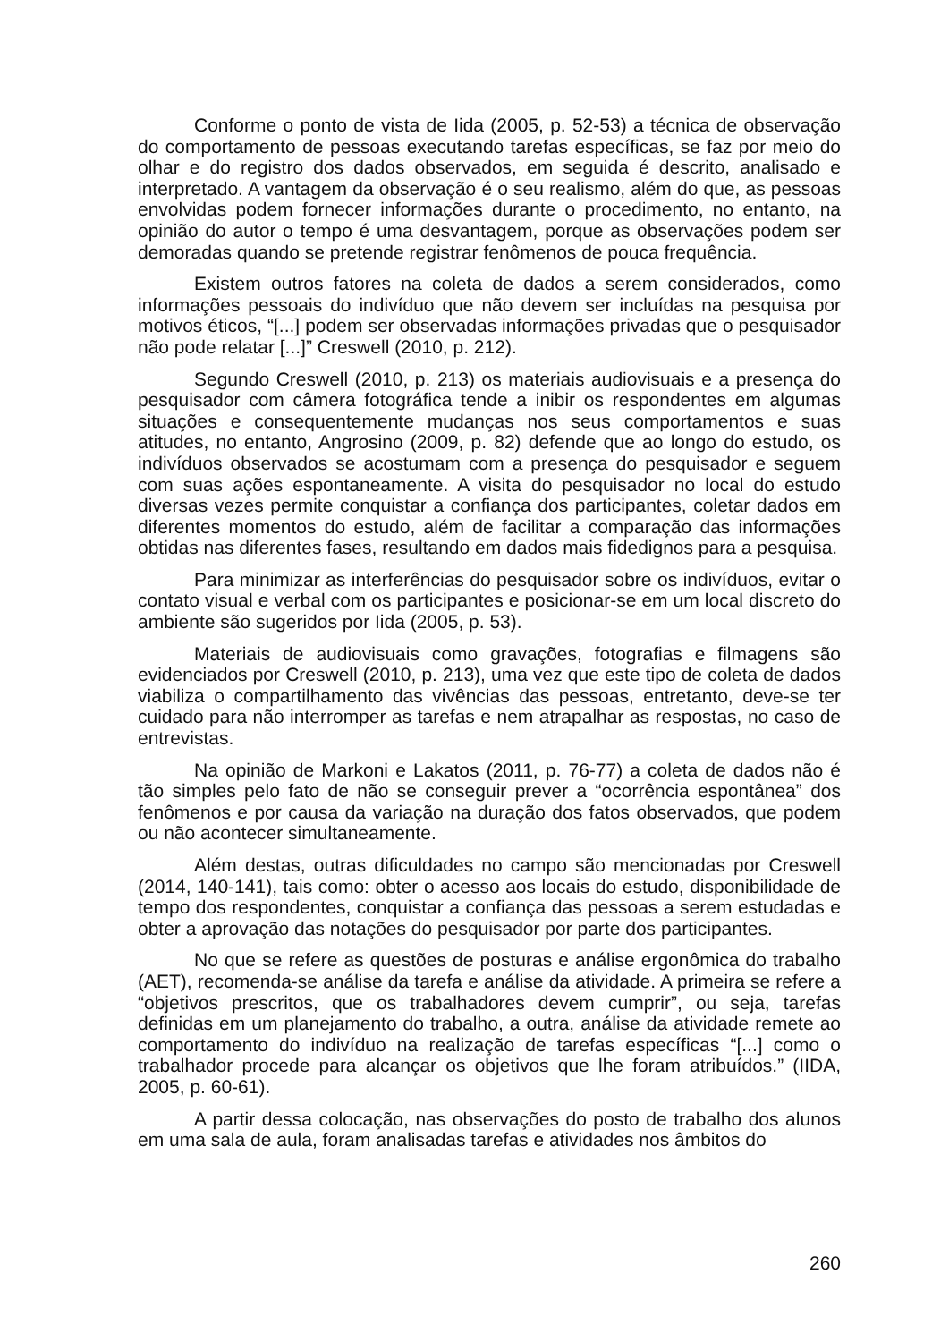Conforme o ponto de vista de Iida (2005, p. 52-53) a técnica de observação do comportamento de pessoas executando tarefas específicas, se faz por meio do olhar e do registro dos dados observados, em seguida é descrito, analisado e interpretado. A vantagem da observação é o seu realismo, além do que, as pessoas envolvidas podem fornecer informações durante o procedimento, no entanto, na opinião do autor o tempo é uma desvantagem, porque as observações podem ser demoradas quando se pretende registrar fenômenos de pouca frequência.
Existem outros fatores na coleta de dados a serem considerados, como informações pessoais do indivíduo que não devem ser incluídas na pesquisa por motivos éticos, “[...] podem ser observadas informações privadas que o pesquisador não pode relatar [...]” Creswell (2010, p. 212).
Segundo Creswell (2010, p. 213) os materiais audiovisuais e a presença do pesquisador com câmera fotográfica tende a inibir os respondentes em algumas situações e consequentemente mudanças nos seus comportamentos e suas atitudes, no entanto, Angrosino (2009, p. 82) defende que ao longo do estudo, os indivíduos observados se acostumam com a presença do pesquisador e seguem com suas ações espontaneamente. A visita do pesquisador no local do estudo diversas vezes permite conquistar a confiança dos participantes, coletar dados em diferentes momentos do estudo, além de facilitar a comparação das informações obtidas nas diferentes fases, resultando em dados mais fidedignos para a pesquisa.
Para minimizar as interferências do pesquisador sobre os indivíduos, evitar o contato visual e verbal com os participantes e posicionar-se em um local discreto do ambiente são sugeridos por Iida (2005, p. 53).
Materiais de audiovisuais como gravações, fotografias e filmagens são evidenciados por Creswell (2010, p. 213), uma vez que este tipo de coleta de dados viabiliza o compartilhamento das vivências das pessoas, entretanto, deve-se ter cuidado para não interromper as tarefas e nem atrapalhar as respostas, no caso de entrevistas.
Na opinião de Markoni e Lakatos (2011, p. 76-77) a coleta de dados não é tão simples pelo fato de não se conseguir prever a “ocorrência espontânea” dos fenômenos e por causa da variação na duração dos fatos observados, que podem ou não acontecer simultaneamente.
Além destas, outras dificuldades no campo são mencionadas por Creswell (2014, 140-141), tais como: obter o acesso aos locais do estudo, disponibilidade de tempo dos respondentes, conquistar a confiança das pessoas a serem estudadas e obter a aprovação das notações do pesquisador por parte dos participantes.
No que se refere as questões de posturas e análise ergonômica do trabalho (AET), recomenda-se análise da tarefa e análise da atividade. A primeira se refere a “objetivos prescritos, que os trabalhadores devem cumprir”, ou seja, tarefas definidas em um planejamento do trabalho, a outra, análise da atividade remete ao comportamento do indivíduo na realização de tarefas específicas “[...] como o trabalhador procede para alcançar os objetivos que lhe foram atribuídos.” (IIDA, 2005, p. 60-61).
A partir dessa colocação, nas observações do posto de trabalho dos alunos em uma sala de aula, foram analisadas tarefas e atividades nos âmbitos do
260